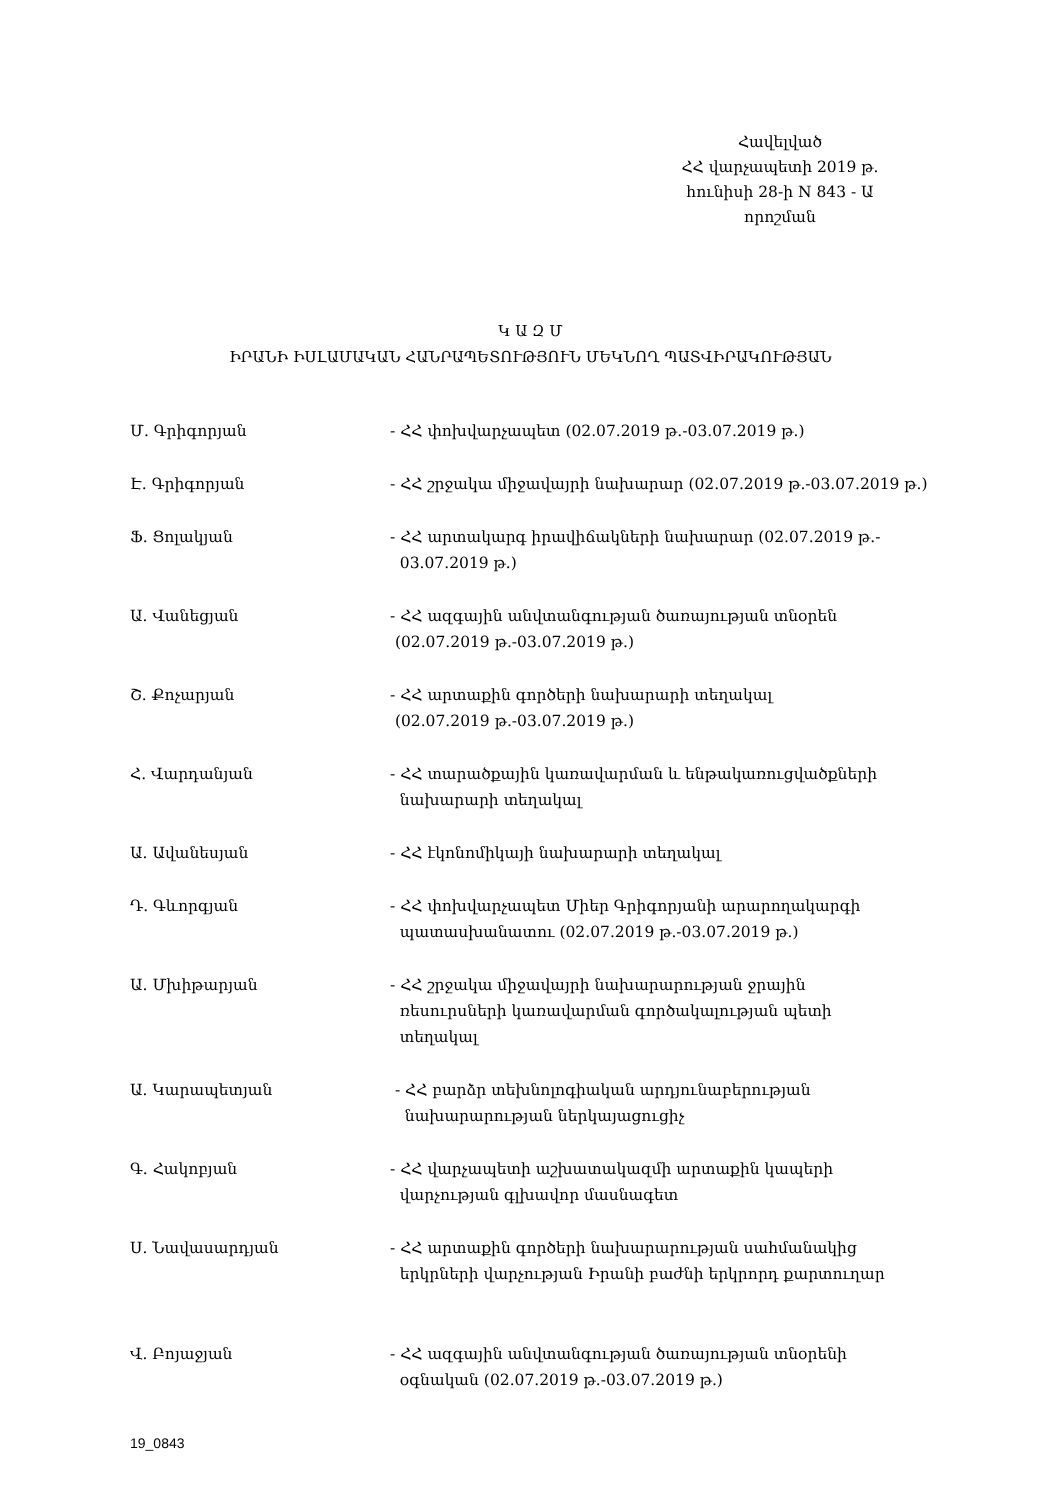Հավելված
ՀՀ վարչապետի 2019 թ.
հունիսի 28-ի N 843 - Ա
որոշման
Կ Ա Զ Մ
ԻՐԱՆԻ ԻՍԼԱՄԱԿԱՆ ՀԱՆՐԱՊԵՏՈՒԹՅՈՒՆ ՄԵԿՆՈՂ ՊԱՏՎԻՐԱԿՈՒԹՅԱՆ
Մ. Գրիգորյան - ՀՀ փոխվարչապետ (02.07.2019 թ.-03.07.2019 թ.)
Է. Գրիգորյան - ՀՀ շրջակա միջավայրի նախարար (02.07.2019 թ.-03.07.2019 թ.)
Ֆ. Ցոլակյան - ՀՀ արտակարգ իրավիճակների նախարար (02.07.2019 թ.-
03.07.2019 թ.)
Ա. Վանեցյան - ՀՀ ազգային անվտանգության ծառայության տնօրեն
(02.07.2019 թ.-03.07.2019 թ.)
Շ. Քոչարյան - ՀՀ արտաքին գործերի նախարարի տեղակալ
(02.07.2019 թ.-03.07.2019 թ.)
Հ. Վարդանյան - ՀՀ տարածքային կառավարման և ենթակառուցվածքների
նախարարի տեղակալ
Ա. Ավանեսյան - ՀՀ էկոնոմիկայի նախարարի տեղակալ
Դ. Գևորգյան - ՀՀ փոխվարչապետ Միեր Գրիգորյանի արարողակարգի
պատասխանատու (02.07.2019 թ.-03.07.2019 թ.)
Ա. Մխիթարյան - ՀՀ շրջակա միջավայրի նախարարության ջրային
ռեսուրսների կառավարման գործակալության պետի
տեղակալ
Ա. Կարապետյան - ՀՀ բարձր տեխնոլոգիական արդյունաբերության
նախարարության ներկայացուցիչ
Գ. Հակոբյան - ՀՀ վարչապետի աշխատակազմի արտաքին կապերի
վարչության գլխավոր մասնագետ
Ս. Նավասարդյան - ՀՀ արտաքին գործերի նախարարության սահմանակից
երկրների վարչության Իրանի բաժնի երկրորդ քարտուղար
Վ. Բոյաջյան - ՀՀ ազգային անվտանգության ծառայության տնօրենի
օգնական (02.07.2019 թ.-03.07.2019 թ.)
19_0843